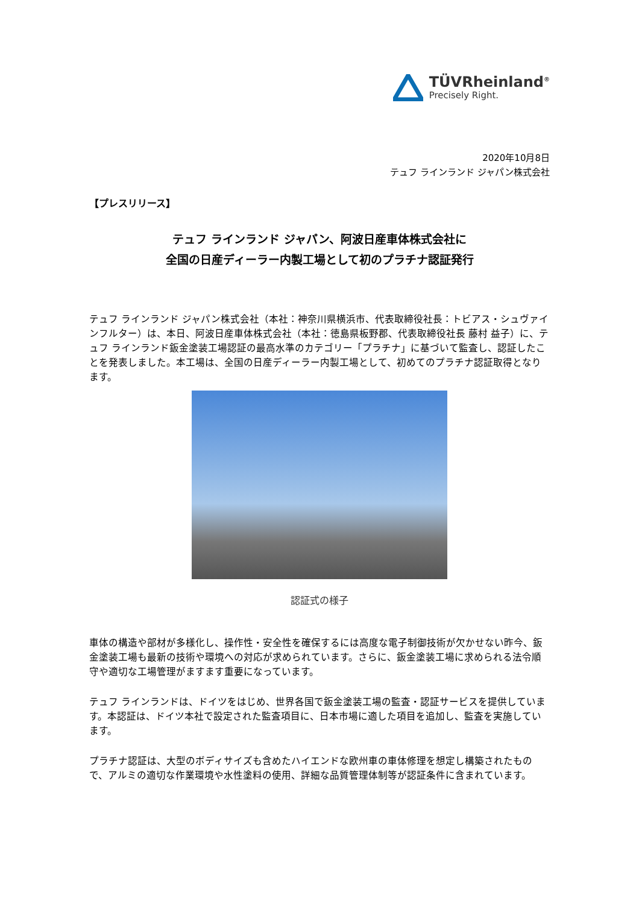TÜVRheinland<sup>®</sup>
Precisely Right.
2020年10月8日
テュフ ラインランド ジャパン株式会社
【プレスリリース】
テュフ ラインランド ジャパン、阿波日産車体株式会社に
全国の日産ディーラー内製工場として初のプラチナ認証発行
テュフ ラインランド ジャパン株式会社（本社：神奈川県横浜市、代表取締役社長：トビアス・シュヴァインフルター）は、本日、阿波日産車体株式会社（本社：徳島県板野郡、代表取締役社長 藤村 益子）に、テュフ ラインランド鈑金塗装工場認証の最高水準のカテゴリー「プラチナ」に基づいて監査し、認証したことを発表しました。本工場は、全国の日産ディーラー内製工場として、初めてのプラチナ認証取得となります。
認証式の様子
車体の構造や部材が多様化し、操作性・安全性を確保するには高度な電子制御技術が欠かせない昨今、鈑金塗装工場も最新の技術や環境への対応が求められています。さらに、鈑金塗装工場に求められる法令順守や適切な工場管理がますます重要になっています。
テュフ ラインランドは、ドイツをはじめ、世界各国で鈑金塗装工場の監査・認証サービスを提供しています。本認証は、ドイツ本社で設定された監査項目に、日本市場に適した項目を追加し、監査を実施しています。
プラチナ認証は、大型のボディサイズも含めたハイエンドな欧州車の車体修理を想定し構築されたもので、アルミの適切な作業環境や水性塗料の使用、詳細な品質管理体制等が認証条件に含まれています。